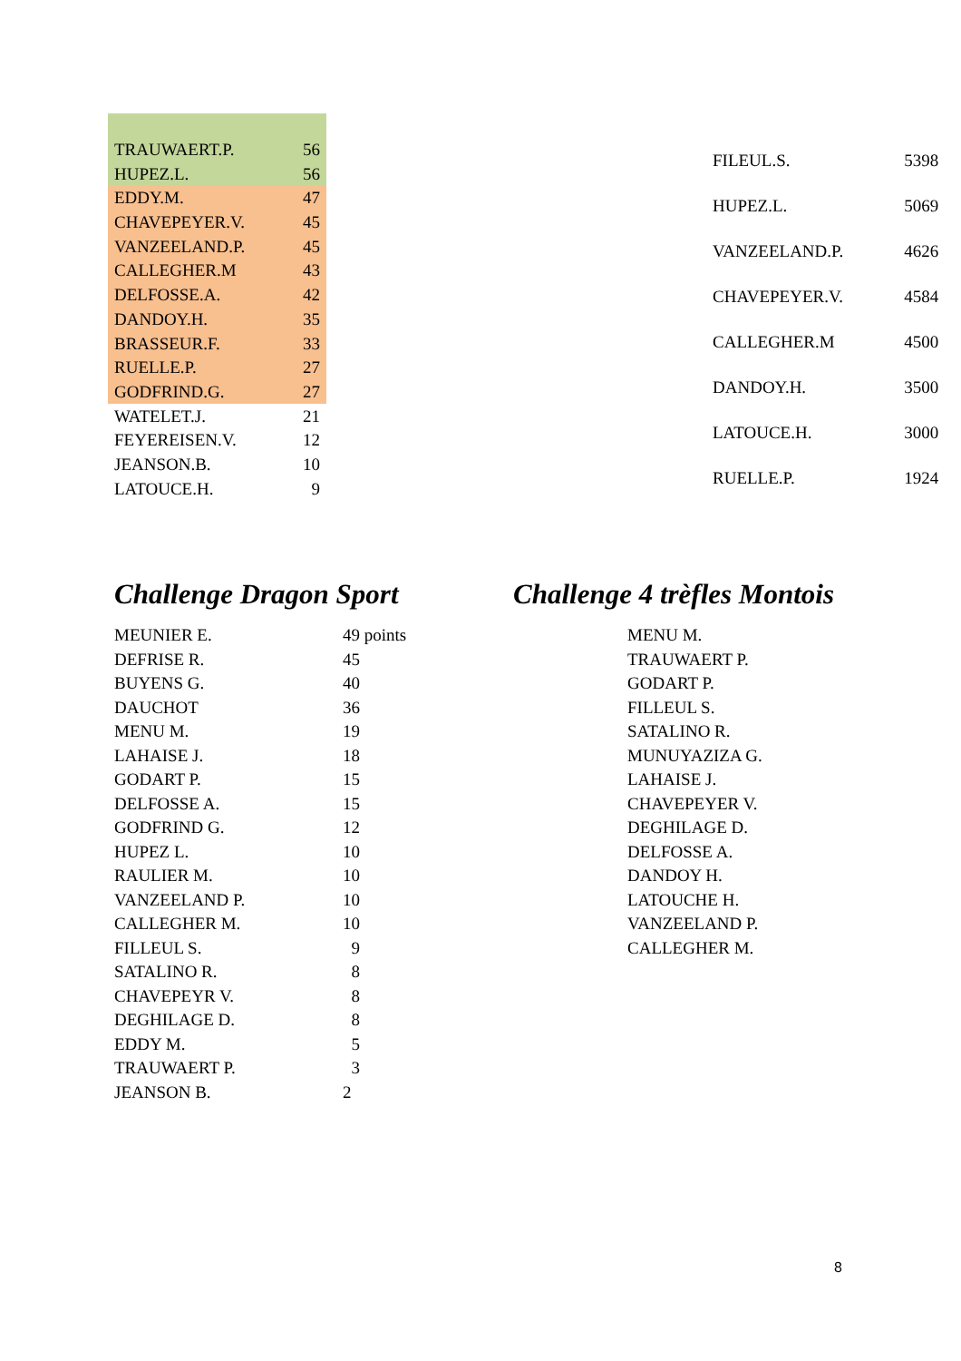| TRAUWAERT.P. | 56 |
| HUPEZ.L. | 56 |
| EDDY.M. | 47 |
| CHAVEPEYER.V. | 45 |
| VANZEELAND.P. | 45 |
| CALLEGHER.M | 43 |
| DELFOSSE.A. | 42 |
| DANDOY.H. | 35 |
| BRASSEUR.F. | 33 |
| RUELLE.P. | 27 |
| GODFRIND.G. | 27 |
| WATELET.J. | 21 |
| FEYEREISEN.V. | 12 |
| JEANSON.B. | 10 |
| LATOUCE.H. | 9 |
| FILEUL.S. | 5398 |
| HUPEZ.L. | 5069 |
| VANZEELAND.P. | 4626 |
| CHAVEPEYER.V. | 4584 |
| CALLEGHER.M | 4500 |
| DANDOY.H. | 3500 |
| LATOUCE.H. | 3000 |
| RUELLE.P. | 1924 |
Challenge Dragon Sport
| MEUNIER E. | 49 points |
| DEFRISE R. | 45 |
| BUYENS G. | 40 |
| DAUCHOT | 36 |
| MENU M. | 19 |
| LAHAISE J. | 18 |
| GODART P. | 15 |
| DELFOSSE A. | 15 |
| GODFRIND G. | 12 |
| HUPEZ L. | 10 |
| RAULIER M. | 10 |
| VANZEELAND P. | 10 |
| CALLEGHER M. | 10 |
| FILLEUL S. | 9 |
| SATALINO R. | 8 |
| CHAVEPEYR V. | 8 |
| DEGHILAGE D. | 8 |
| EDDY M. | 5 |
| TRAUWAERT P. | 3 |
| JEANSON B. | 2 |
Challenge 4 trèfles Montois
| MENU M. |
| TRAUWAERT P. |
| GODART P. |
| FILLEUL S. |
| SATALINO R. |
| MUNUYAZIZA G. |
| LAHAISE J. |
| CHAVEPEYER V. |
| DEGHILAGE D. |
| DELFOSSE A. |
| DANDOY H. |
| LATOUCHE H. |
| VANZEELAND P. |
| CALLEGHER M. |
8